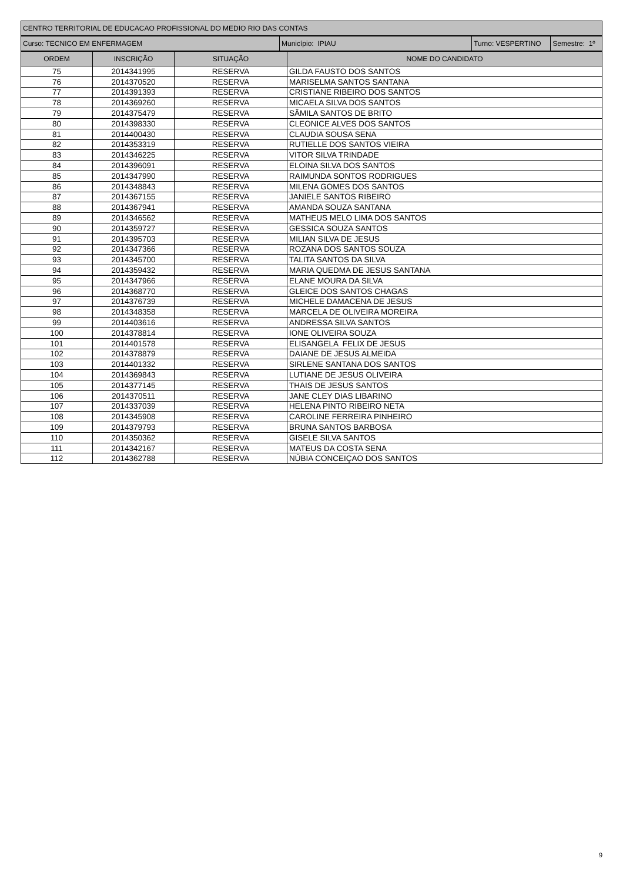| CENTRO TERRITORIAL DE EDUCACAO PROFISSIONAL DO MEDIO RIO DAS CONTAS |
| Curso: TECNICO EM ENFERMAGEM | Município: IPIAU | Turno: VESPERTINO | Semestre: 1º |
| ORDEM | INSCRIÇÃO | SITUAÇÃO | NOME DO CANDIDATO |
| --- | --- | --- | --- |
| 75 | 2014341995 | RESERVA | GILDA FAUSTO DOS SANTOS |
| 76 | 2014370520 | RESERVA | MARISELMA SANTOS SANTANA |
| 77 | 2014391393 | RESERVA | CRISTIANE RIBEIRO DOS SANTOS |
| 78 | 2014369260 | RESERVA | MICAELA SILVA DOS SANTOS |
| 79 | 2014375479 | RESERVA | SÂMILA SANTOS DE BRITO |
| 80 | 2014398330 | RESERVA | CLEONICE ALVES DOS SANTOS |
| 81 | 2014400430 | RESERVA | CLAUDIA SOUSA SENA |
| 82 | 2014353319 | RESERVA | RUTIELLE DOS SANTOS VIEIRA |
| 83 | 2014346225 | RESERVA | VITOR SILVA TRINDADE |
| 84 | 2014396091 | RESERVA | ELOINA SILVA DOS SANTOS |
| 85 | 2014347990 | RESERVA | RAIMUNDA SONTOS RODRIGUES |
| 86 | 2014348843 | RESERVA | MILENA GOMES DOS SANTOS |
| 87 | 2014367155 | RESERVA | JANIELE SANTOS RIBEIRO |
| 88 | 2014367941 | RESERVA | AMANDA SOUZA SANTANA |
| 89 | 2014346562 | RESERVA | MATHEUS MELO LIMA DOS SANTOS |
| 90 | 2014359727 | RESERVA | GESSICA SOUZA SANTOS |
| 91 | 2014395703 | RESERVA | MILIAN SILVA DE JESUS |
| 92 | 2014347366 | RESERVA | ROZANA DOS SANTOS SOUZA |
| 93 | 2014345700 | RESERVA | TALITA SANTOS DA SILVA |
| 94 | 2014359432 | RESERVA | MARIA QUEDMA DE JESUS SANTANA |
| 95 | 2014347966 | RESERVA | ELANE MOURA DA SILVA |
| 96 | 2014368770 | RESERVA | GLEICE DOS SANTOS CHAGAS |
| 97 | 2014376739 | RESERVA | MICHELE DAMACENA DE JESUS |
| 98 | 2014348358 | RESERVA | MARCELA DE OLIVEIRA MOREIRA |
| 99 | 2014403616 | RESERVA | ANDRESSA SILVA SANTOS |
| 100 | 2014378814 | RESERVA | IONE OLIVEIRA SOUZA |
| 101 | 2014401578 | RESERVA | ELISANGELA FELIX DE JESUS |
| 102 | 2014378879 | RESERVA | DAIANE DE JESUS ALMEIDA |
| 103 | 2014401332 | RESERVA | SIRLENE SANTANA DOS SANTOS |
| 104 | 2014369843 | RESERVA | LUTIANE DE JESUS OLIVEIRA |
| 105 | 2014377145 | RESERVA | THAIS DE JESUS SANTOS |
| 106 | 2014370511 | RESERVA | JANE CLEY DIAS LIBARINO |
| 107 | 2014337039 | RESERVA | HELENA PINTO RIBEIRO NETA |
| 108 | 2014345908 | RESERVA | CAROLINE FERREIRA PINHEIRO |
| 109 | 2014379793 | RESERVA | BRUNA SANTOS BARBOSA |
| 110 | 2014350362 | RESERVA | GISELE SILVA SANTOS |
| 111 | 2014342167 | RESERVA | MATEUS DA COSTA SENA |
| 112 | 2014362788 | RESERVA | NÚBIA CONCEIÇAO DOS SANTOS |
9